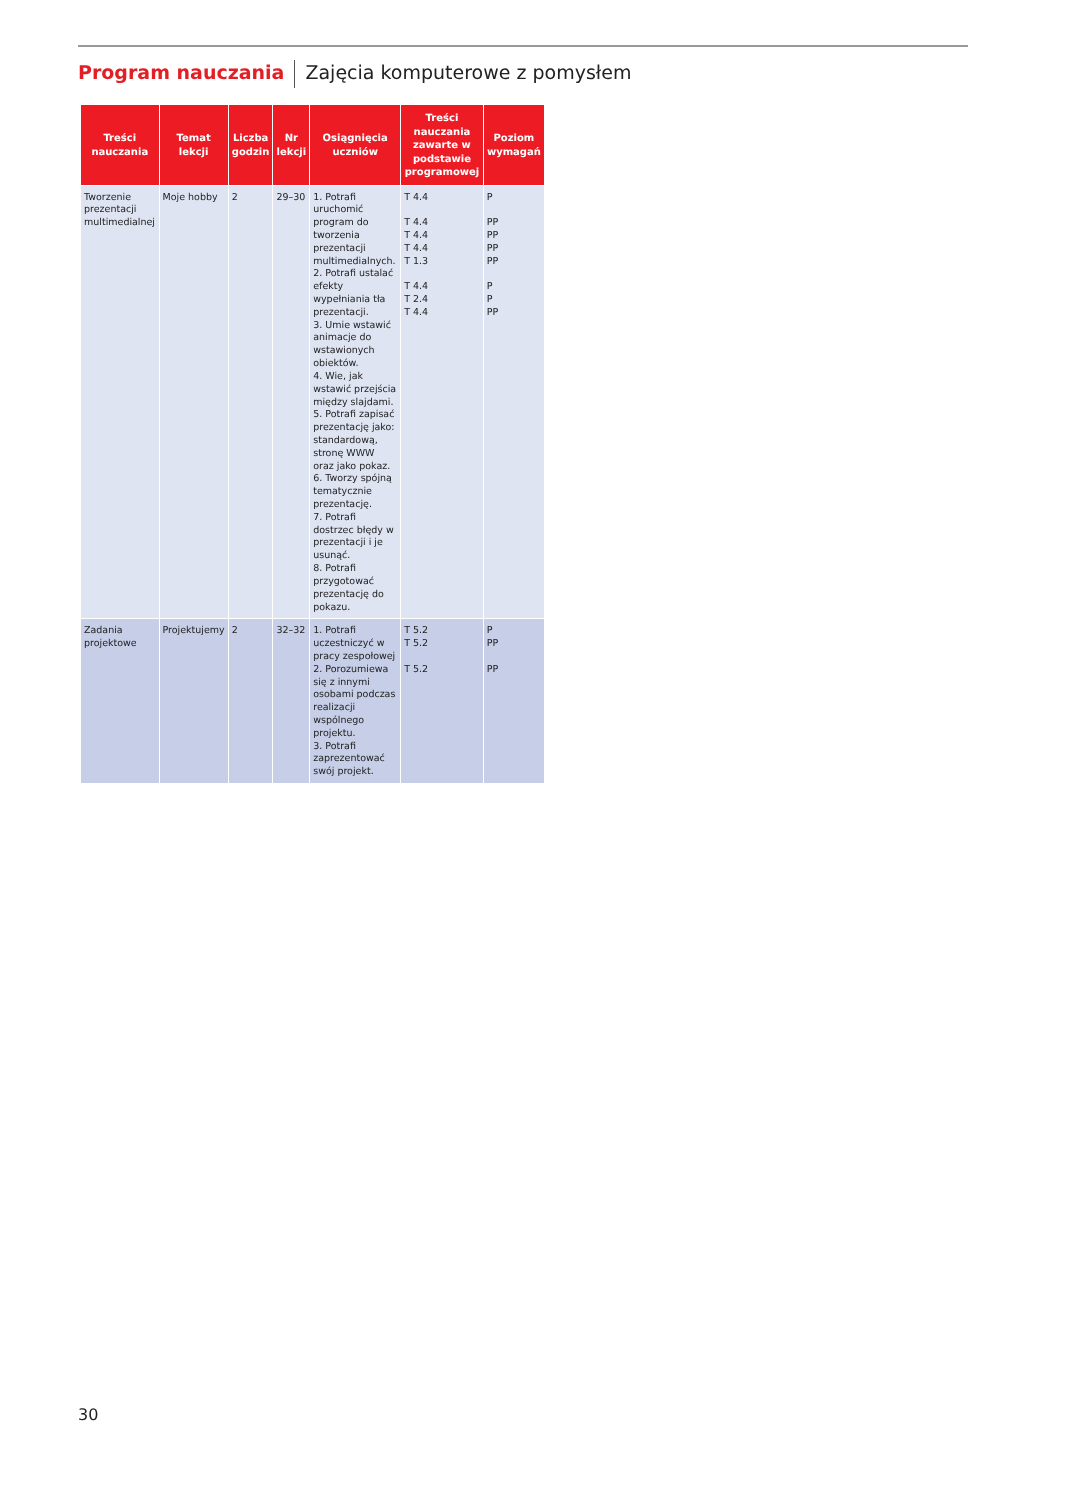Program nauczania Zajęcia komputerowe z pomysłem
| Treści nauczania | Temat lekcji | Liczba godzin | Nr lekcji | Osiągnięcia uczniów | Treści nauczania zawarte w podstawie programowej | Poziom wymagań |
| --- | --- | --- | --- | --- | --- | --- |
| Tworzenie prezentacji multimedialnej | Moje hobby | 2 | 29–30 | 1. Potrafi uruchomić program do tworzenia prezentacji multimedialnych. 2. Potrafi ustalać efekty wypełniania tła prezentacji. 3. Umie wstawić animacje do wstawionych obiektów. 4. Wie, jak wstawić przejścia między slajdami. 5. Potrafi zapisać prezentację jako: standardową, stronę WWW oraz jako pokaz. 6. Tworzy spójną tematycznie prezentację. 7. Potrafi dostrzec błędy w prezentacji i je usunąć. 8. Potrafi przygotować prezentację do pokazu. | T 4.4 T 4.4 T 4.4 T 4.4 T 1.3 T 4.4 T 2.4 T 4.4 | P PP PP PP PP P P PP |
| Zadania projektowe | Projektujemy | 2 | 32–32 | 1. Potrafi uczestniczyć w pracy zespołowej 2. Porozumiewa się z innymi osobami podczas realizacji wspólnego projektu. 3. Potrafi zaprezentować swój projekt. | T 5.2 T 5.2 T 5.2 | P PP PP |
30